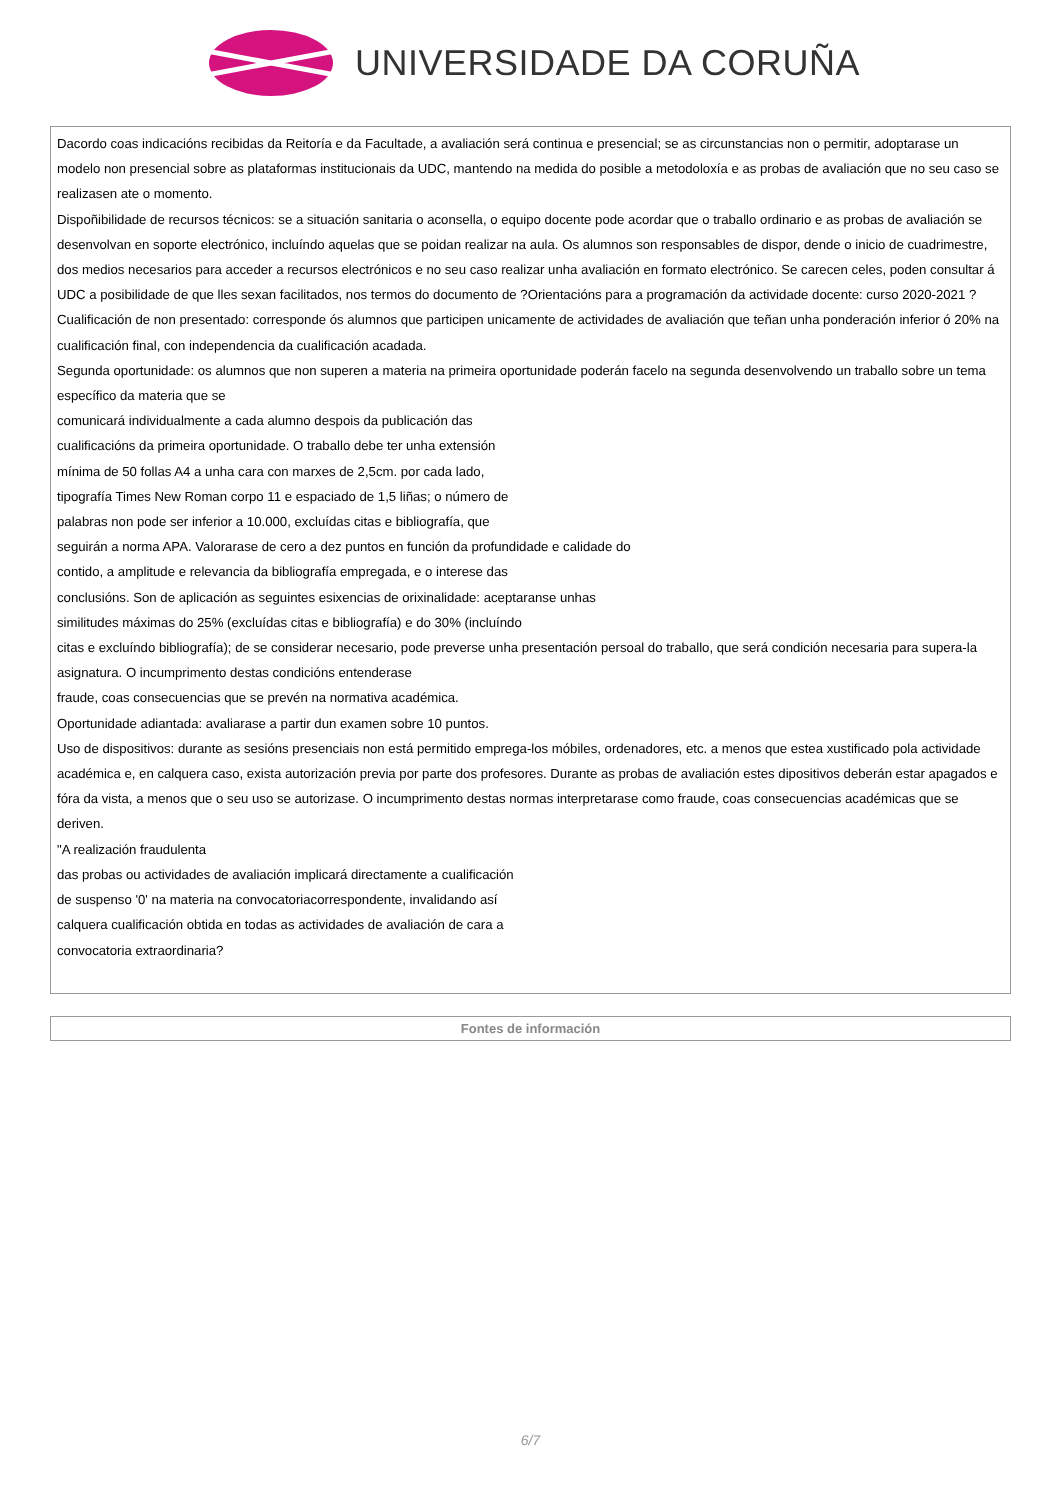UNIVERSIDADE DA CORUÑA
Dacordo coas indicacións recibidas da Reitoría e da Facultade, a avaliación será continua e presencial; se as circunstancias non o permitir, adoptarase un modelo non presencial sobre as plataformas institucionais da UDC, mantendo na medida do posible a metodoloxía e as probas de avaliación que no seu caso se realizasen ate o momento.
Dispoñibilidade de recursos técnicos: se a situación sanitaria o aconsella, o equipo docente pode acordar que o traballo ordinario e as probas de avaliación se desenvolvan en soporte electrónico, incluíndo aquelas que se poidan realizar na aula. Os alumnos son responsables de dispor, dende o inicio de cuadrimestre, dos medios necesarios para acceder a recursos electrónicos e no seu caso realizar unha avaliación en formato electrónico. Se carecen celes, poden consultar á UDC a posibilidade de que lles sexan facilitados, nos termos do documento de ?Orientacións para a programación da actividade docente: curso 2020-2021 ?
Cualificación de non presentado: corresponde ós alumnos que participen unicamente de actividades de avaliación que teñan unha ponderación inferior ó 20% na cualificación final, con independencia da cualificación acadada.
Segunda oportunidade: os alumnos que non superen a materia na primeira oportunidade poderán facelo na segunda desenvolvendo un traballo sobre un tema específico da materia que se
comunicará individualmente a cada alumno despois da publicación das
cualificacións da primeira oportunidade. O traballo debe ter unha extensión
mínima de 50 follas A4 a unha cara con marxes de 2,5cm. por cada lado,
tipografía Times New Roman corpo 11 e espaciado de 1,5 liñas; o número de
palabras non pode ser inferior a 10.000, excluídas citas e bibliografía, que
seguirán a norma APA. Valorarase de cero a dez puntos en función da profundidade e calidade do
contido, a amplitude e relevancia da bibliografía empregada, e o interese das
conclusións. Son de aplicación as seguintes esixencias de orixinalidade: aceptaranse unhas
similitudes máximas do 25% (excluídas citas e bibliografía) e do 30% (incluíndo
citas e excluíndo bibliografía); de se considerar necesario, pode preverse unha presentación persoal do traballo, que será condición necesaria para supera-la asignatura. O incumprimento destas condicións entenderase
fraude, coas consecuencias que se prevén na normativa académica.
Oportunidade adiantada: avaliarase a partir dun examen sobre 10 puntos.
Uso de dispositivos: durante as sesións presenciais non está permitido emprega-los móbiles, ordenadores, etc. a menos que estea xustificado pola actividade académica e, en calquera caso, exista autorización previa por parte dos profesores. Durante as probas de avaliación estes dipositivos deberán estar apagados e fóra da vista, a menos que o seu uso se autorizase. O incumprimento destas normas interpretarase como fraude, coas consecuencias académicas que se deriven.
"A realización fraudulenta
das probas ou actividades de avaliación implicará directamente a cualificación
de suspenso '0' na materia na convocatoriacorrespondente, invalidando así
calquera cualificación obtida en todas as actividades de avaliación de cara a
convocatoria extraordinaria?
Fontes de información
6/7